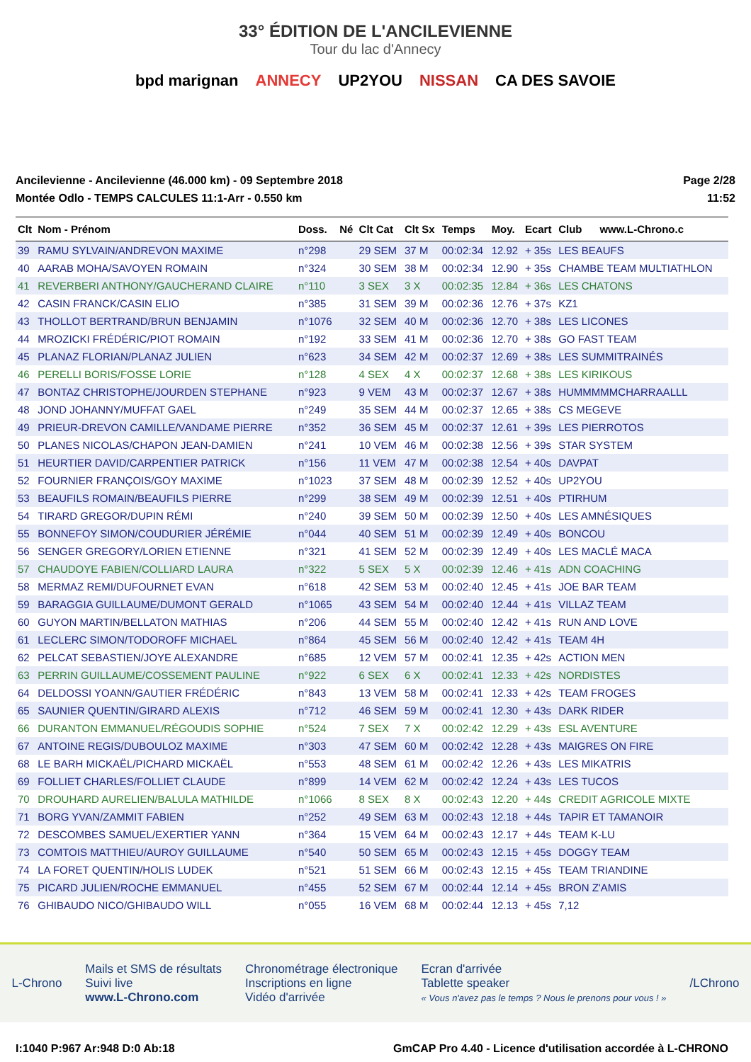33° ÉDITION DE L'ANCILEVIENNE
Tour du lac d'Annecy
bpd marignan ANNECY UP2YOU NISSAN CA DES SAVOIE
Ancilevienne - Ancilevienne (46.000 km) - 09 Septembre 2018
Montée Odlo - TEMPS CALCULES 11:1-Arr - 0.550 km
Page 2/28
11:52
| Clt | Nom - Prénom | Doss. | Né | Clt Cat | Clt Sx | Temps | Moy. | Ecart | Club | www.L-Chrono.c |
| --- | --- | --- | --- | --- | --- | --- | --- | --- | --- | --- |
| 39 | RAMU SYLVAIN/ANDREVON MAXIME | n°298 | | 29 SEM | 37 M | 00:02:34 | 12.92 | + 35s | LES BEAUFS | |
| 40 | AARAB MOHA/SAVOYEN ROMAIN | n°324 | | 30 SEM | 38 M | 00:02:34 | 12.90 | + 35s | CHAMBE TEAM MULTIATHLON | |
| 41 | REVERBERI ANTHONY/GAUCHERAND CLAIRE | n°110 | | 3 SEX | 3 X | 00:02:35 | 12.84 | + 36s | LES CHATONS | |
| 42 | CASIN FRANCK/CASIN ELIO | n°385 | | 31 SEM | 39 M | 00:02:36 | 12.76 | + 37s | KZ1 | |
| 43 | THOLLOT BERTRAND/BRUN BENJAMIN | n°1076 | | 32 SEM | 40 M | 00:02:36 | 12.70 | + 38s | LES LICONES | |
| 44 | MROZICKI FRÉDÉRIC/PIOT ROMAIN | n°192 | | 33 SEM | 41 M | 00:02:36 | 12.70 | + 38s | GO FAST TEAM | |
| 45 | PLANAZ FLORIAN/PLANAZ JULIEN | n°623 | | 34 SEM | 42 M | 00:02:37 | 12.69 | + 38s | LES SUMMITRAINÉS | |
| 46 | PERELLI BORIS/FOSSE LORIE | n°128 | | 4 SEX | 4 X | 00:02:37 | 12.68 | + 38s | LES KIRIKOUS | |
| 47 | BONTAZ CHRISTOPHE/JOURDEN STEPHANE | n°923 | | 9 VEM | 43 M | 00:02:37 | 12.67 | + 38s | HUMMMMMCHARRAALLL | |
| 48 | JOND JOHANNY/MUFFAT GAEL | n°249 | | 35 SEM | 44 M | 00:02:37 | 12.65 | + 38s | CS MEGEVE | |
| 49 | PRIEUR-DREVON CAMILLE/VANDAME PIERRE | n°352 | | 36 SEM | 45 M | 00:02:37 | 12.61 | + 39s | LES PIERROTOS | |
| 50 | PLANES NICOLAS/CHAPON JEAN-DAMIEN | n°241 | | 10 VEM | 46 M | 00:02:38 | 12.56 | + 39s | STAR SYSTEM | |
| 51 | HEURTIER DAVID/CARPENTIER PATRICK | n°156 | | 11 VEM | 47 M | 00:02:38 | 12.54 | + 40s | DAVPAT | |
| 52 | FOURNIER FRANÇOIS/GOY MAXIME | n°1023 | | 37 SEM | 48 M | 00:02:39 | 12.52 | + 40s | UP2YOU | |
| 53 | BEAUFILS ROMAIN/BEAUFILS PIERRE | n°299 | | 38 SEM | 49 M | 00:02:39 | 12.51 | + 40s | PTIRHUM | |
| 54 | TIRARD GREGOR/DUPIN RÉMI | n°240 | | 39 SEM | 50 M | 00:02:39 | 12.50 | + 40s | LES AMNÉSIQUES | |
| 55 | BONNEFOY SIMON/COUDURIER JÉRÉMIE | n°044 | | 40 SEM | 51 M | 00:02:39 | 12.49 | + 40s | BONCOU | |
| 56 | SENGER GREGORY/LORIEN ETIENNE | n°321 | | 41 SEM | 52 M | 00:02:39 | 12.49 | + 40s | LES MACLÉ MACA | |
| 57 | CHAUDOYE FABIEN/COLLIARD LAURA | n°322 | | 5 SEX | 5 X | 00:02:39 | 12.46 | + 41s | ADN COACHING | |
| 58 | MERMAZ REMI/DUFOURNET EVAN | n°618 | | 42 SEM | 53 M | 00:02:40 | 12.45 | + 41s | JOE BAR TEAM | |
| 59 | BARAGGIA GUILLAUME/DUMONT GERALD | n°1065 | | 43 SEM | 54 M | 00:02:40 | 12.44 | + 41s | VILLAZ TEAM | |
| 60 | GUYON MARTIN/BELLATON MATHIAS | n°206 | | 44 SEM | 55 M | 00:02:40 | 12.42 | + 41s | RUN AND LOVE | |
| 61 | LECLERC SIMON/TODOROFF MICHAEL | n°864 | | 45 SEM | 56 M | 00:02:40 | 12.42 | + 41s | TEAM 4H | |
| 62 | PELCAT SEBASTIEN/JOYE ALEXANDRE | n°685 | | 12 VEM | 57 M | 00:02:41 | 12.35 | + 42s | ACTION MEN | |
| 63 | PERRIN GUILLAUME/COSSEMENT PAULINE | n°922 | | 6 SEX | 6 X | 00:02:41 | 12.33 | + 42s | NORDISTES | |
| 64 | DELDOSSI YOANN/GAUTIER FRÉDÉRIC | n°843 | | 13 VEM | 58 M | 00:02:41 | 12.33 | + 42s | TEAM FROGES | |
| 65 | SAUNIER QUENTIN/GIRARD ALEXIS | n°712 | | 46 SEM | 59 M | 00:02:41 | 12.30 | + 43s | DARK RIDER | |
| 66 | DURANTON EMMANUEL/RÉGOUDIS SOPHIE | n°524 | | 7 SEX | 7 X | 00:02:42 | 12.29 | + 43s | ESL AVENTURE | |
| 67 | ANTOINE REGIS/DUBOULOZ MAXIME | n°303 | | 47 SEM | 60 M | 00:02:42 | 12.28 | + 43s | MAIGRES ON FIRE | |
| 68 | LE BARH MICKAËL/PICHARD MICKAËL | n°553 | | 48 SEM | 61 M | 00:02:42 | 12.26 | + 43s | LES MIKATRIS | |
| 69 | FOLLIET CHARLES/FOLLIET CLAUDE | n°899 | | 14 VEM | 62 M | 00:02:42 | 12.24 | + 43s | LES TUCOS | |
| 70 | DROUHARD AURELIEN/BALULA MATHILDE | n°1066 | | 8 SEX | 8 X | 00:02:43 | 12.20 | + 44s | CREDIT AGRICOLE MIXTE | |
| 71 | BORG YVAN/ZAMMIT FABIEN | n°252 | | 49 SEM | 63 M | 00:02:43 | 12.18 | + 44s | TAPIR ET TAMANOIR | |
| 72 | DESCOMBES SAMUEL/EXERTIER YANN | n°364 | | 15 VEM | 64 M | 00:02:43 | 12.17 | + 44s | TEAM K-LU | |
| 73 | COMTOIS MATTHIEU/AUROY GUILLAUME | n°540 | | 50 SEM | 65 M | 00:02:43 | 12.15 | + 45s | DOGGY TEAM | |
| 74 | LA FORET QUENTIN/HOLIS LUDEK | n°521 | | 51 SEM | 66 M | 00:02:43 | 12.15 | + 45s | TEAM TRIANDINE | |
| 75 | PICARD JULIEN/ROCHE EMMANUEL | n°455 | | 52 SEM | 67 M | 00:02:44 | 12.14 | + 45s | BRON Z'AMIS | |
| 76 | GHIBAUDO NICO/GHIBAUDO WILL | n°055 | | 16 VEM | 68 M | 00:02:44 | 12.13 | + 45s | 7,12 | |
L-Chrono
Mails et SMS de résultats
Suivi live
www.L-Chrono.com
Chronométrage électronique
Inscriptions en ligne
Vidéo d'arrivée
Ecran d'arrivée
Tablette speaker
« Vous n'avez pas le temps ? Nous le prenons pour vous ! »
/LChrono
I:1040 P:967 Ar:948 D:0 Ab:18 GmCAP Pro 4.40 - Licence d'utilisation accordée à L-CHRONO